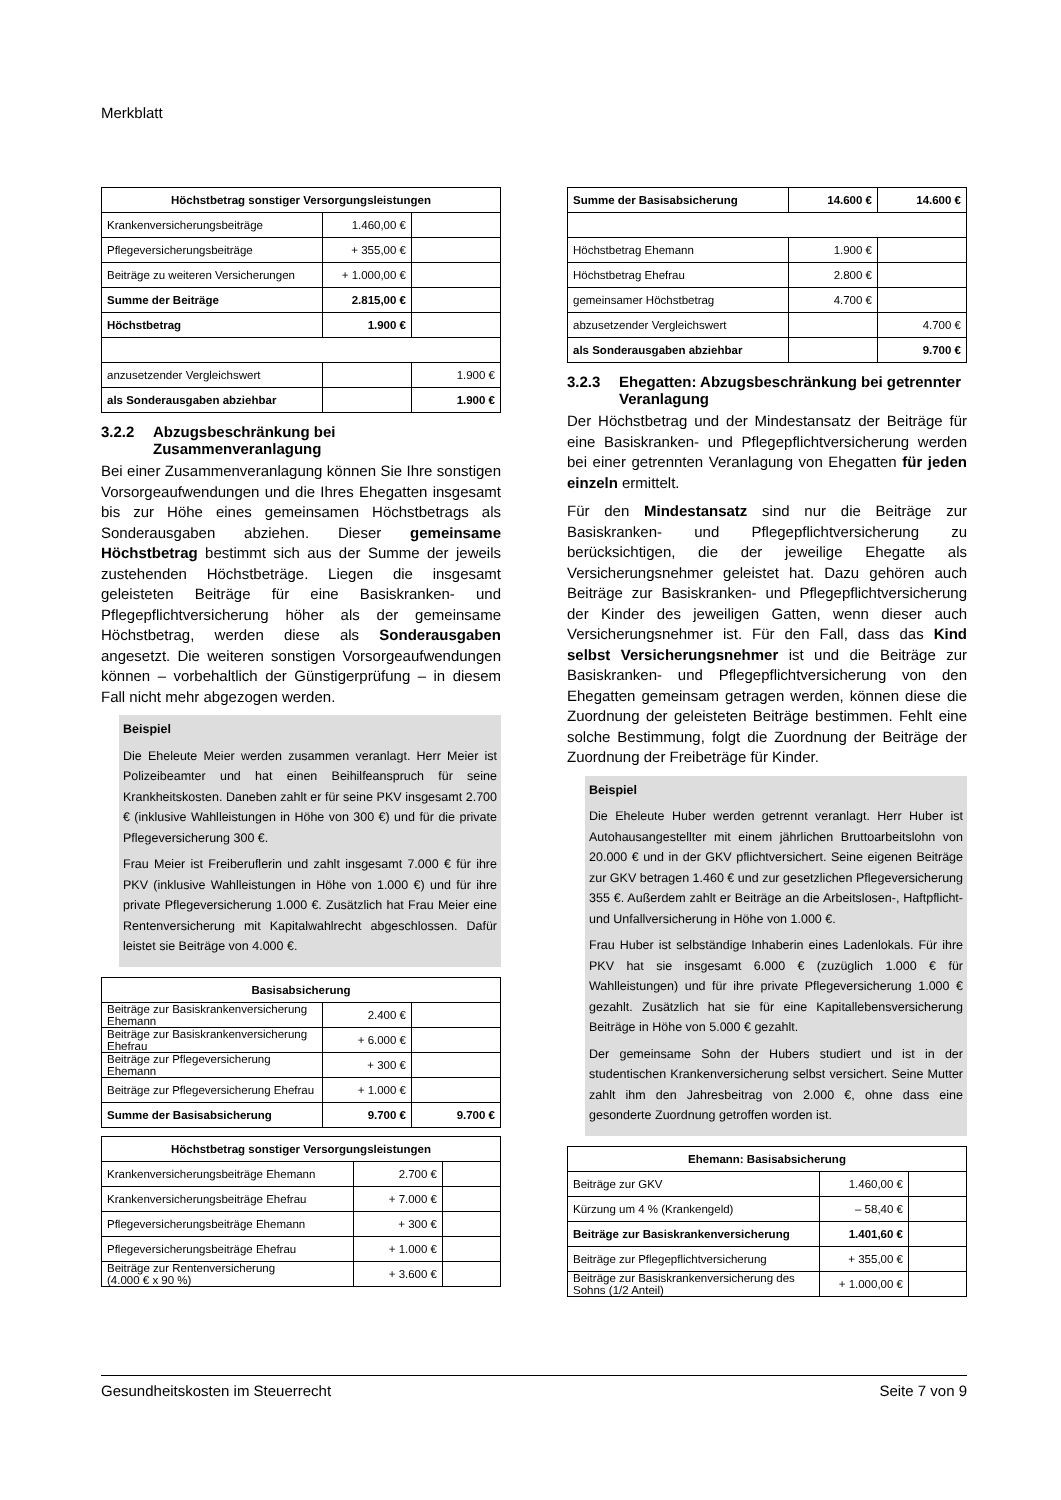Merkblatt
| Höchstbetrag sonstiger Versorgungsleistungen | | |
| --- | --- | --- |
| Krankenversicherungsbeiträge | 1.460,00 € | |
| Pflegeversicherungsbeiträge | + 355,00 € | |
| Beiträge zu weiteren Versicherungen | + 1.000,00 € | |
| Summe der Beiträge | 2.815,00 € | |
| Höchstbetrag | 1.900 € | |
| anzusetzender Vergleichswert | | 1.900 € |
| als Sonderausgaben abziehbar | | 1.900 € |
3.2.2 Abzugsbeschränkung bei Zusammenveranlagung
Bei einer Zusammenveranlagung können Sie Ihre sonstigen Vorsorgeaufwendungen und die Ihres Ehegatten insgesamt bis zur Höhe eines gemeinsamen Höchstbetrags als Sonderausgaben abziehen. Dieser gemeinsame Höchstbetrag bestimmt sich aus der Summe der jeweils zustehenden Höchstbeträge. Liegen die insgesamt geleisteten Beiträge für eine Basiskranken- und Pflegepflichtversicherung höher als der gemeinsame Höchstbetrag, werden diese als Sonderausgaben angesetzt. Die weiteren sonstigen Vorsorgeaufwendungen können – vorbehaltlich der Günstigerprüfung – in diesem Fall nicht mehr abgezogen werden.
Beispiel
Die Eheleute Meier werden zusammen veranlagt. Herr Meier ist Polizeibeamter und hat einen Beihilfeanspruch für seine Krankheitskosten. Daneben zahlt er für seine PKV insgesamt 2.700 € (inklusive Wahlleistungen in Höhe von 300 €) und für die private Pflegeversicherung 300 €.
Frau Meier ist Freiberuflerin und zahlt insgesamt 7.000 € für ihre PKV (inklusive Wahlleistungen in Höhe von 1.000 €) und für ihre private Pflegeversicherung 1.000 €. Zusätzlich hat Frau Meier eine Rentenversicherung mit Kapitalwahlrecht abgeschlossen. Dafür leistet sie Beiträge von 4.000 €.
| Basisabsicherung | | |
| --- | --- | --- |
| Beiträge zur Basiskrankenversicherung Ehemann | 2.400 € | |
| Beiträge zur Basiskrankenversicherung Ehefrau | + 6.000 € | |
| Beiträge zur Pflegeversicherung Ehemann | + 300 € | |
| Beiträge zur Pflegeversicherung Ehefrau | + 1.000 € | |
| Summe der Basisabsicherung | 9.700 € | 9.700 € |
| Höchstbetrag sonstiger Versorgungsleistungen | | |
| --- | --- | --- |
| Krankenversicherungsbeiträge Ehemann | 2.700 € | |
| Krankenversicherungsbeiträge Ehefrau | + 7.000 € | |
| Pflegeversicherungsbeiträge Ehemann | + 300 € | |
| Pflegeversicherungsbeiträge Ehefrau | + 1.000 € | |
| Beiträge zur Rentenversicherung (4.000 € x 90 %) | + 3.600 € | |
| Summe der Basisabsicherung | 14.600 € | 14.600 € |
| Höchstbetrag Ehemann | 1.900 € | |
| Höchstbetrag Ehefrau | 2.800 € | |
| gemeinsamer Höchstbetrag | 4.700 € | |
| abzusetzender Vergleichswert | | 4.700 € |
| als Sonderausgaben abziehbar | | 9.700 € |
3.2.3 Ehegatten: Abzugsbeschränkung bei getrennter Veranlagung
Der Höchstbetrag und der Mindestansatz der Beiträge für eine Basiskranken- und Pflegepflichtversicherung werden bei einer getrennten Veranlagung von Ehegatten für jeden einzeln ermittelt.
Für den Mindestansatz sind nur die Beiträge zur Basiskranken- und Pflegepflichtversicherung zu berücksichtigen, die der jeweilige Ehegatte als Versicherungsnehmer geleistet hat. Dazu gehören auch Beiträge zur Basiskranken- und Pflegepflichtversicherung der Kinder des jeweiligen Gatten, wenn dieser auch Versicherungsnehmer ist. Für den Fall, dass das Kind selbst Versicherungsnehmer ist und die Beiträge zur Basiskranken- und Pflegepflichtversicherung von den Ehegatten gemeinsam getragen werden, können diese die Zuordnung der geleisteten Beiträge bestimmen. Fehlt eine solche Bestimmung, folgt die Zuordnung der Beiträge der Zuordnung der Freibeträge für Kinder.
Beispiel
Die Eheleute Huber werden getrennt veranlagt. Herr Huber ist Autohausangestellter mit einem jährlichen Bruttoarbeitslohn von 20.000 € und in der GKV pflichtversichert. Seine eigenen Beiträge zur GKV betragen 1.460 € und zur gesetzlichen Pflegeversicherung 355 €. Außerdem zahlt er Beiträge an die Arbeitslosen-, Haftpflicht- und Unfallversicherung in Höhe von 1.000 €.
Frau Huber ist selbständige Inhaberin eines Ladenlokals. Für ihre PKV hat sie insgesamt 6.000 € (zuzüglich 1.000 € für Wahlleistungen) und für ihre private Pflegeversicherung 1.000 € gezahlt. Zusätzlich hat sie für eine Kapitallebensversicherung Beiträge in Höhe von 5.000 € gezahlt.
Der gemeinsame Sohn der Hubers studiert und ist in der studentischen Krankenversicherung selbst versichert. Seine Mutter zahlt ihm den Jahresbeitrag von 2.000 €, ohne dass eine gesonderte Zuordnung getroffen worden ist.
| Ehemann: Basisabsicherung | | |
| --- | --- | --- |
| Beiträge zur GKV | 1.460,00 € | |
| Kürzung um 4 % (Krankengeld) | – 58,40 € | |
| Beiträge zur Basiskrankenversicherung | 1.401,60 € | |
| Beiträge zur Pflegepflichtversicherung | + 355,00 € | |
| Beiträge zur Basiskrankenversicherung des Sohns (1/2 Anteil) | + 1.000,00 € | |
Gesundheitskosten im Steuerrecht Seite 7 von 9